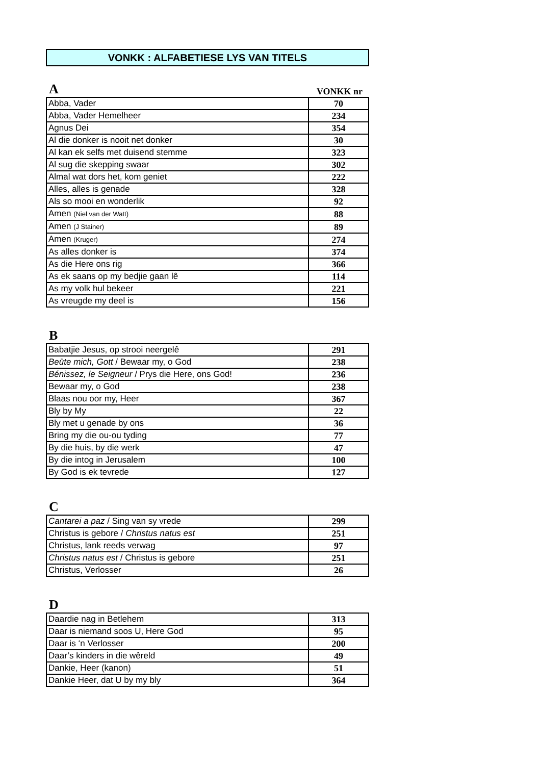VONKK : ALFABETIESE LYS VAN TITELS
A VONKK nr
| Abba, Vader | 70 |
| Abba, Vader Hemelheer | 234 |
| Agnus Dei | 354 |
| Al die donker is nooit net donker | 30 |
| Al kan ek selfs met duisend stemme | 323 |
| Al sug die skepping swaar | 302 |
| Almal wat dors het, kom geniet | 222 |
| Alles, alles is genade | 328 |
| Als so mooi en wonderlik | 92 |
| Amen (Niel van der Watt) | 88 |
| Amen (J Stainer) | 89 |
| Amen (Kruger) | 274 |
| As alles donker is | 374 |
| As die Here ons rig | 366 |
| As ek saans op my bedjie gaan lê | 114 |
| As my volk hul bekeer | 221 |
| As vreugde my deel is | 156 |
B
| Babatjie Jesus, op strooi neergelê | 291 |
| Beüte mich, Gott / Bewaar my, o God | 238 |
| Bénissez, le Seigneur / Prys die Here, ons God! | 236 |
| Bewaar my, o God | 238 |
| Blaas nou oor my, Heer | 367 |
| Bly by My | 22 |
| Bly met u genade by ons | 36 |
| Bring my die ou-ou tyding | 77 |
| By die huis, by die werk | 47 |
| By die intog in Jerusalem | 100 |
| By God is ek tevrede | 127 |
C
| Cantarei a paz / Sing van sy vrede | 299 |
| Christus is gebore / Christus natus est | 251 |
| Christus, lank reeds verwag | 97 |
| Christus natus est / Christus is gebore | 251 |
| Christus, Verlosser | 26 |
D
| Daardie nag in Betlehem | 313 |
| Daar is niemand soos U, Here God | 95 |
| Daar is ‘n Verlosser | 200 |
| Daar’s kinders in die wêreld | 49 |
| Dankie, Heer (kanon) | 51 |
| Dankie Heer, dat U by my bly | 364 |